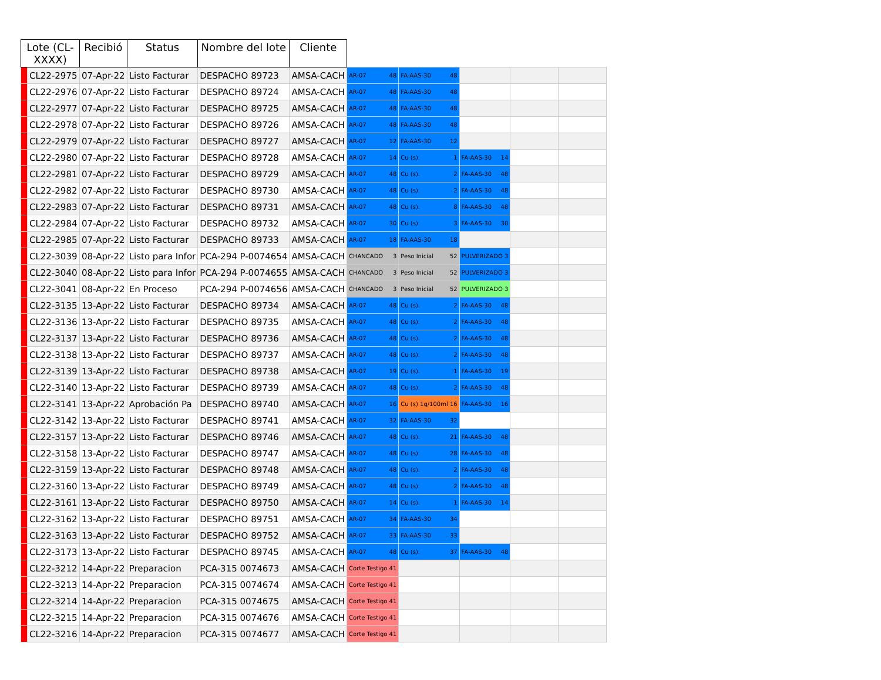| Lote (CL-XXXX) | | Recibió | Status | Nombre del lote | Cliente | | | | | |
| --- | --- | --- | --- | --- | --- | --- | --- | --- | --- | --- |
| | CL22-2975 | 07-Apr-22 | Listo Facturar | DESPACHO 89723 | AMSA-CACH | AR-07 48 | FA-AAS-30 48 | | | |
| | CL22-2976 | 07-Apr-22 | Listo Facturar | DESPACHO 89724 | AMSA-CACH | AR-07 48 | FA-AAS-30 48 | | | |
| | CL22-2977 | 07-Apr-22 | Listo Facturar | DESPACHO 89725 | AMSA-CACH | AR-07 48 | FA-AAS-30 48 | | | |
| | CL22-2978 | 07-Apr-22 | Listo Facturar | DESPACHO 89726 | AMSA-CACH | AR-07 48 | FA-AAS-30 48 | | | |
| | CL22-2979 | 07-Apr-22 | Listo Facturar | DESPACHO 89727 | AMSA-CACH | AR-07 12 | FA-AAS-30 12 | | | |
| | CL22-2980 | 07-Apr-22 | Listo Facturar | DESPACHO 89728 | AMSA-CACH | AR-07 14 | Cu (s). 1 | FA-AAS-30 14 | | |
| | CL22-2981 | 07-Apr-22 | Listo Facturar | DESPACHO 89729 | AMSA-CACH | AR-07 48 | Cu (s). 2 | FA-AAS-30 48 | | |
| | CL22-2982 | 07-Apr-22 | Listo Facturar | DESPACHO 89730 | AMSA-CACH | AR-07 48 | Cu (s). 2 | FA-AAS-30 48 | | |
| | CL22-2983 | 07-Apr-22 | Listo Facturar | DESPACHO 89731 | AMSA-CACH | AR-07 48 | Cu (s). 8 | FA-AAS-30 48 | | |
| | CL22-2984 | 07-Apr-22 | Listo Facturar | DESPACHO 89732 | AMSA-CACH | AR-07 30 | Cu (s). 3 | FA-AAS-30 30 | | |
| | CL22-2985 | 07-Apr-22 | Listo Facturar | DESPACHO 89733 | AMSA-CACH | AR-07 18 | FA-AAS-30 18 | | | |
| | CL22-3039 | 08-Apr-22 | Listo para Infor | PCA-294 P-0074654 | AMSA-CACH | CHANCADO 3 | Peso Inicial 52 | PULVERIZADO 3 | | |
| | CL22-3040 | 08-Apr-22 | Listo para Infor | PCA-294 P-0074655 | AMSA-CACH | CHANCADO 3 | Peso Inicial 52 | PULVERIZADO 3 | | |
| | CL22-3041 | 08-Apr-22 | En Proceso | PCA-294 P-0074656 | AMSA-CACH | CHANCADO 3 | Peso Inicial 52 | PULVERIZADO 3 | | |
| | CL22-3135 | 13-Apr-22 | Listo Facturar | DESPACHO 89734 | AMSA-CACH | AR-07 48 | Cu (s). 2 | FA-AAS-30 48 | | |
| | CL22-3136 | 13-Apr-22 | Listo Facturar | DESPACHO 89735 | AMSA-CACH | AR-07 48 | Cu (s). 2 | FA-AAS-30 48 | | |
| | CL22-3137 | 13-Apr-22 | Listo Facturar | DESPACHO 89736 | AMSA-CACH | AR-07 48 | Cu (s). 2 | FA-AAS-30 48 | | |
| | CL22-3138 | 13-Apr-22 | Listo Facturar | DESPACHO 89737 | AMSA-CACH | AR-07 48 | Cu (s). 2 | FA-AAS-30 48 | | |
| | CL22-3139 | 13-Apr-22 | Listo Facturar | DESPACHO 89738 | AMSA-CACH | AR-07 19 | Cu (s). 1 | FA-AAS-30 19 | | |
| | CL22-3140 | 13-Apr-22 | Listo Facturar | DESPACHO 89739 | AMSA-CACH | AR-07 48 | Cu (s). 2 | FA-AAS-30 48 | | |
| | CL22-3141 | 13-Apr-22 | Aprobación Pa | DESPACHO 89740 | AMSA-CACH | AR-07 16 | Cu (s) 1g/100ml 16 | FA-AAS-30 16 | | |
| | CL22-3142 | 13-Apr-22 | Listo Facturar | DESPACHO 89741 | AMSA-CACH | AR-07 32 | FA-AAS-30 32 | | | |
| | CL22-3157 | 13-Apr-22 | Listo Facturar | DESPACHO 89746 | AMSA-CACH | AR-07 48 | Cu (s). 21 | FA-AAS-30 48 | | |
| | CL22-3158 | 13-Apr-22 | Listo Facturar | DESPACHO 89747 | AMSA-CACH | AR-07 48 | Cu (s). 28 | FA-AAS-30 48 | | |
| | CL22-3159 | 13-Apr-22 | Listo Facturar | DESPACHO 89748 | AMSA-CACH | AR-07 48 | Cu (s). 2 | FA-AAS-30 48 | | |
| | CL22-3160 | 13-Apr-22 | Listo Facturar | DESPACHO 89749 | AMSA-CACH | AR-07 48 | Cu (s). 2 | FA-AAS-30 48 | | |
| | CL22-3161 | 13-Apr-22 | Listo Facturar | DESPACHO 89750 | AMSA-CACH | AR-07 14 | Cu (s). 1 | FA-AAS-30 14 | | |
| | CL22-3162 | 13-Apr-22 | Listo Facturar | DESPACHO 89751 | AMSA-CACH | AR-07 34 | FA-AAS-30 34 | | | |
| | CL22-3163 | 13-Apr-22 | Listo Facturar | DESPACHO 89752 | AMSA-CACH | AR-07 33 | FA-AAS-30 33 | | | |
| | CL22-3173 | 13-Apr-22 | Listo Facturar | DESPACHO 89745 | AMSA-CACH | AR-07 48 | Cu (s). 37 | FA-AAS-30 48 | | |
| | CL22-3212 | 14-Apr-22 | Preparacion | PCA-315 0074673 | AMSA-CACH | Corte Testigo 41 | | | | |
| | CL22-3213 | 14-Apr-22 | Preparacion | PCA-315 0074674 | AMSA-CACH | Corte Testigo 41 | | | | |
| | CL22-3214 | 14-Apr-22 | Preparacion | PCA-315 0074675 | AMSA-CACH | Corte Testigo 41 | | | | |
| | CL22-3215 | 14-Apr-22 | Preparacion | PCA-315 0074676 | AMSA-CACH | Corte Testigo 41 | | | | |
| | CL22-3216 | 14-Apr-22 | Preparacion | PCA-315 0074677 | AMSA-CACH | Corte Testigo 41 | | | | |